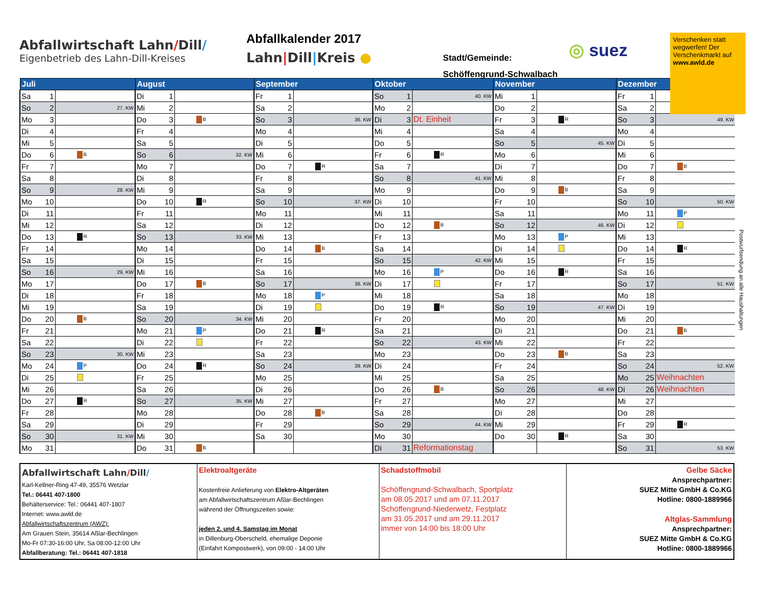Abfallwirtschaft Lahn/Dill/
Eigenbetrieb des Lahn-Dill-Kreises
Abfallkalender 2017
Lahn|Dill|Kreis ●
Stadt/Gemeinde:
Schöffengrund-Schwalbach
◎ suez
Verschenken statt wegwerfen! Der Verschenkmarkt auf www.awld.de
| Juli | | | August | | | September | | | Oktober | | | November | | | Dezember | | |
| --- | --- | --- | --- | --- | --- | --- | --- | --- | --- | --- | --- | --- | --- | --- | --- | --- | --- |
| Sa | 1 | | Di | 1 | | Fr | 1 | | So | 1 | 40. KW | Mi | 1 | | Fr | 1 | |
| So | 2 | 27. KW | Mi | 2 | | Sa | 2 | | Mo | 2 | | Do | 2 | | Sa | 2 | |
| Mo | 3 | | Do | 3 | B | So | 3 | 36. KW | Di | 3 | Dt. Einheit | Fr | 3 | R | So | 3 | 49. KW |
| Di | 4 | | Fr | 4 | | Mo | 4 | | Mi | 4 | | Sa | 4 | | Mo | 4 | |
| Mi | 5 | | Sa | 5 | | Di | 5 | | Do | 5 | | So | 5 | 45. KW | Di | 5 | |
| Do | 6 | B | So | 6 | 32. KW | Mi | 6 | | Fr | 6 | R | Mo | 6 | | Mi | 6 | |
| Fr | 7 | | Mo | 7 | | Do | 7 | R | Sa | 7 | | Di | 7 | | Do | 7 | B |
| Sa | 8 | | Di | 8 | | Fr | 8 | | So | 8 | 41. KW | Mi | 8 | | Fr | 8 | |
| So | 9 | 28. KW | Mi | 9 | | Sa | 9 | | Mo | 9 | | Do | 9 | B | Sa | 9 | |
| Mo | 10 | | Do | 10 | R | So | 10 | 37. KW | Di | 10 | | Fr | 10 | | So | 10 | 50. KW |
| Di | 11 | | Fr | 11 | | Mo | 11 | | Mi | 11 | | Sa | 11 | | Mo | 11 | P |
| Mi | 12 | | Sa | 12 | | Di | 12 | | Do | 12 | B | So | 12 | 46. KW | Di | 12 | |
| Do | 13 | R | So | 13 | 33. KW | Mi | 13 | | Fr | 13 | | Mo | 13 | P | Mi | 13 | |
| Fr | 14 | | Mo | 14 | | Do | 14 | B | Sa | 14 | | Di | 14 | | Do | 14 | R |
| Sa | 15 | | Di | 15 | | Fr | 15 | | So | 15 | 42. KW | Mi | 15 | | Fr | 15 | |
| So | 16 | 29. KW | Mi | 16 | | Sa | 16 | | Mo | 16 | P | Do | 16 | R | Sa | 16 | |
| Mo | 17 | | Do | 17 | B | So | 17 | 38. KW | Di | 17 | | Fr | 17 | | So | 17 | 51. KW |
| Di | 18 | | Fr | 18 | | Mo | 18 | P | Mi | 18 | | Sa | 18 | | Mo | 18 | |
| Mi | 19 | | Sa | 19 | | Di | 19 | | Do | 19 | R | So | 19 | 47. KW | Di | 19 | |
| Do | 20 | B | So | 20 | 34. KW | Mi | 20 | | Fr | 20 | | Mo | 20 | | Mi | 20 | |
| Fr | 21 | | Mo | 21 | P | Do | 21 | R | Sa | 21 | | Di | 21 | | Do | 21 | B |
| Sa | 22 | | Di | 22 | | Fr | 22 | | So | 22 | 43. KW | Mi | 22 | | Fr | 22 | |
| So | 23 | 30. KW | Mi | 23 | | Sa | 23 | | Mo | 23 | | Do | 23 | B | Sa | 23 | |
| Mo | 24 | P | Do | 24 | R | So | 24 | 39. KW | Di | 24 | | Fr | 24 | | So | 24 | 52. KW |
| Di | 25 | | Fr | 25 | | Mo | 25 | | Mi | 25 | | Sa | 25 | | Mo | 25 | Weihnachten |
| Mi | 26 | | Sa | 26 | | Di | 26 | | Do | 26 | B | So | 26 | 48. KW | Di | 26 | Weihnachten |
| Do | 27 | R | So | 27 | 35. KW | Mi | 27 | | Fr | 27 | | Mo | 27 | | Mi | 27 | |
| Fr | 28 | | Mo | 28 | | Do | 28 | B | Sa | 28 | | Di | 28 | | Do | 28 | |
| Sa | 29 | | Di | 29 | | Fr | 29 | | So | 29 | 44. KW | Mi | 29 | | Fr | 29 | R |
| So | 30 | 31. KW | Mi | 30 | | Sa | 30 | | Mo | 30 | | Do | 30 | R | Sa | 30 | |
| Mo | 31 | | Do | 31 | B | | | | Di | 31 | Reformationstag | | | | So | 31 | 53. KW |
Postwurfsendung an alle Haushaltungen
Abfallwirtschaft Lahn/Dill/
Karl-Kellner-Ring 47-49, 35576 Wetzlar
Tel.: 06441 407-1800
Behälterservice: Tel.: 06441 407-1807
Internet: www.awld.de
Abfallwirtschaftszentrum (AWZ):
Am Grauen Stein, 35614 Aßlar-Bechlingen
Mo-Fr 07:30-16:00 Uhr, Sa 08:00-12:00 Uhr
Abfallberatung: Tel.: 06441 407-1818
Elektroaltgeräte
Kostenfreie Anlieferung von Elektro-Altgeräten
am Abfallwirtschaftszentrum Aßlar-Bechlingen
während der Öffnungszeiten sowie:
jeden 2. und 4. Samstag im Monat
in Dillenburg-Oberscheld, ehemalige Deponie
(Einfahrt Kompostwerk), von 09:00 - 14:00 Uhr
Schadstoffmobil
Schöffengrund-Schwalbach, Sportplatz
am 08.05.2017 und am 07.11.2017
Schöffengrund-Niederwetz, Festplatz
am 31.05.2017 und am 29.11.2017
immer von 14:00 bis 18:00 Uhr
Gelbe Säcke
Ansprechpartner:
SUEZ Mitte GmbH & Co.KG
Hotline: 0800-1889966
Altglas-Sammlung
Ansprechpartner:
SUEZ Mitte GmbH & Co.KG
Hotline: 0800-1889966